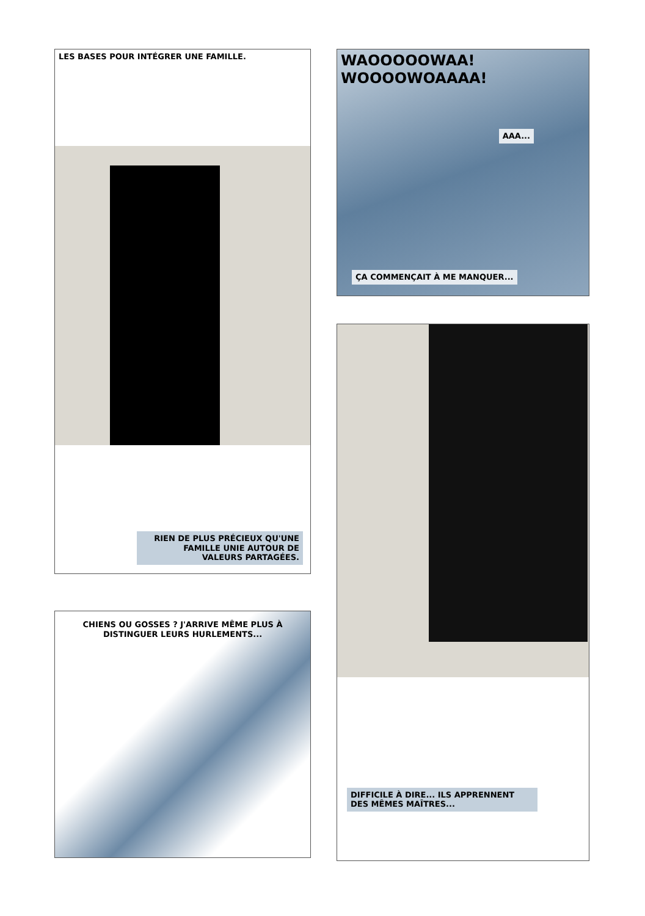LES BASES POUR INTÉGRER UNE FAMILLE.
RIEN DE PLUS PRÉCIEUX QU'UNE FAMILLE UNIE AUTOUR DE VALEURS PARTAGÉES.
CHIENS OU GOSSES ? J'ARRIVE MÊME PLUS À DISTINGUER LEURS HURLEMENTS...
WAOOOOOWAA! WOOOOWOAAAA!
AAA...
ÇA COMMENÇAIT À ME MANQUER...
DIFFICILE À DIRE... ILS APPRENNENT DES MÊMES MAÎTRES...